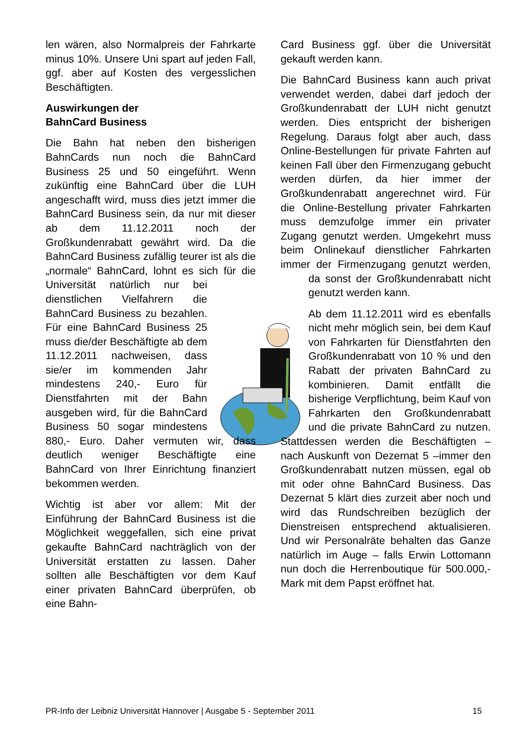len wären, also Normalpreis der Fahrkarte minus 10%. Unsere Uni spart auf jeden Fall, ggf. aber auf Kosten des vergesslichen Beschäftigten.
Auswirkungen der
BahnCard Business
Die Bahn hat neben den bisherigen BahnCards nun noch die BahnCard Business 25 und 50 eingeführt. Wenn zukünftig eine BahnCard über die LUH angeschafft wird, muss dies jetzt immer die BahnCard Business sein, da nur mit dieser ab dem 11.12.2011 noch der Großkundenrabatt gewährt wird. Da die BahnCard Business zufällig teurer ist als die „normale“ BahnCard, lohnt es sich für die Uni versität natürlich nur bei dienstlichen Vielfahrern die BahnCard Business zu bezahlen. Für eine BahnCard Business 25 muss die/der Beschäftigte ab dem 11.12.2011 nachweisen, dass sie/er im kommenden Jahr mindestens 240,- Euro für Dienstfahrten mit der Bahn ausgeben wird, für die BahnCard Business 50 sogar mindestens 880,- Euro. Daher vermuten wir, dass deutlich weniger Beschäftigte eine BahnCard von Ihrer Einrichtung finanziert bekommen werden.
Wichtig ist aber vor allem: Mit der Einführung der BahnCard Business ist die Möglichkeit weggefallen, sich eine privat gekaufte BahnCard nachträglich von der Universität erstatten zu lassen. Daher sollten alle Beschäftigten vor dem Kauf einer privaten BahnCard überprüfen, ob eine Bahn-
Card Business ggf. über die Universität gekauft werden kann.
Die BahnCard Business kann auch privat verwendet werden, dabei darf jedoch der Großkundenrabatt der LUH nicht genutzt werden. Dies entspricht der bisherigen Regelung. Daraus folgt aber auch, dass Online-Bestellungen für private Fahrten auf keinen Fall über den Firmenzugang gebucht werden dürfen, da hier immer der Großkundenrabatt angerechnet wird. Für die Online-Bestellung privater Fahrkarten muss demzufolge immer ein privater Zugang genutzt werden. Umgekehrt muss beim Onlinekauf dienstlicher Fahrkarten immer der Firmenzugang genutzt werden, da sonst der Großkundenrabatt nicht genutzt werden kann.
Ab dem 11.12.2011 wird es ebenfalls nicht mehr möglich sein, bei dem Kauf von Fahrkarten für Dienstfahrten den Großkundenrabatt von 10 % und den Rabatt der privaten BahnCard zu kombinieren. Damit entfällt die bisherige Verpflichtung, beim Kauf von Fahrkarten den Großkundenrabatt und die private BahnCard zu nutzen. Stattdessen werden die Beschäftigten – nach Auskunft von Dezernat 5 –immer den Großkundenrabatt nutzen müssen, egal ob mit oder ohne BahnCard Business. Das Dezernat 5 klärt dies zurzeit aber noch und wird das Rundschreiben bezüglich der Dienstreisen entsprechend aktualisieren. Und wir Personalräte behalten das Ganze natürlich im Auge – falls Erwin Lottomann nun doch die Herrenboutique für 500.000,- Mark mit dem Papst eröffnet hat.
PR-Info der Leibniz Universität Hannover | Ausgabe 5 - September 2011 15